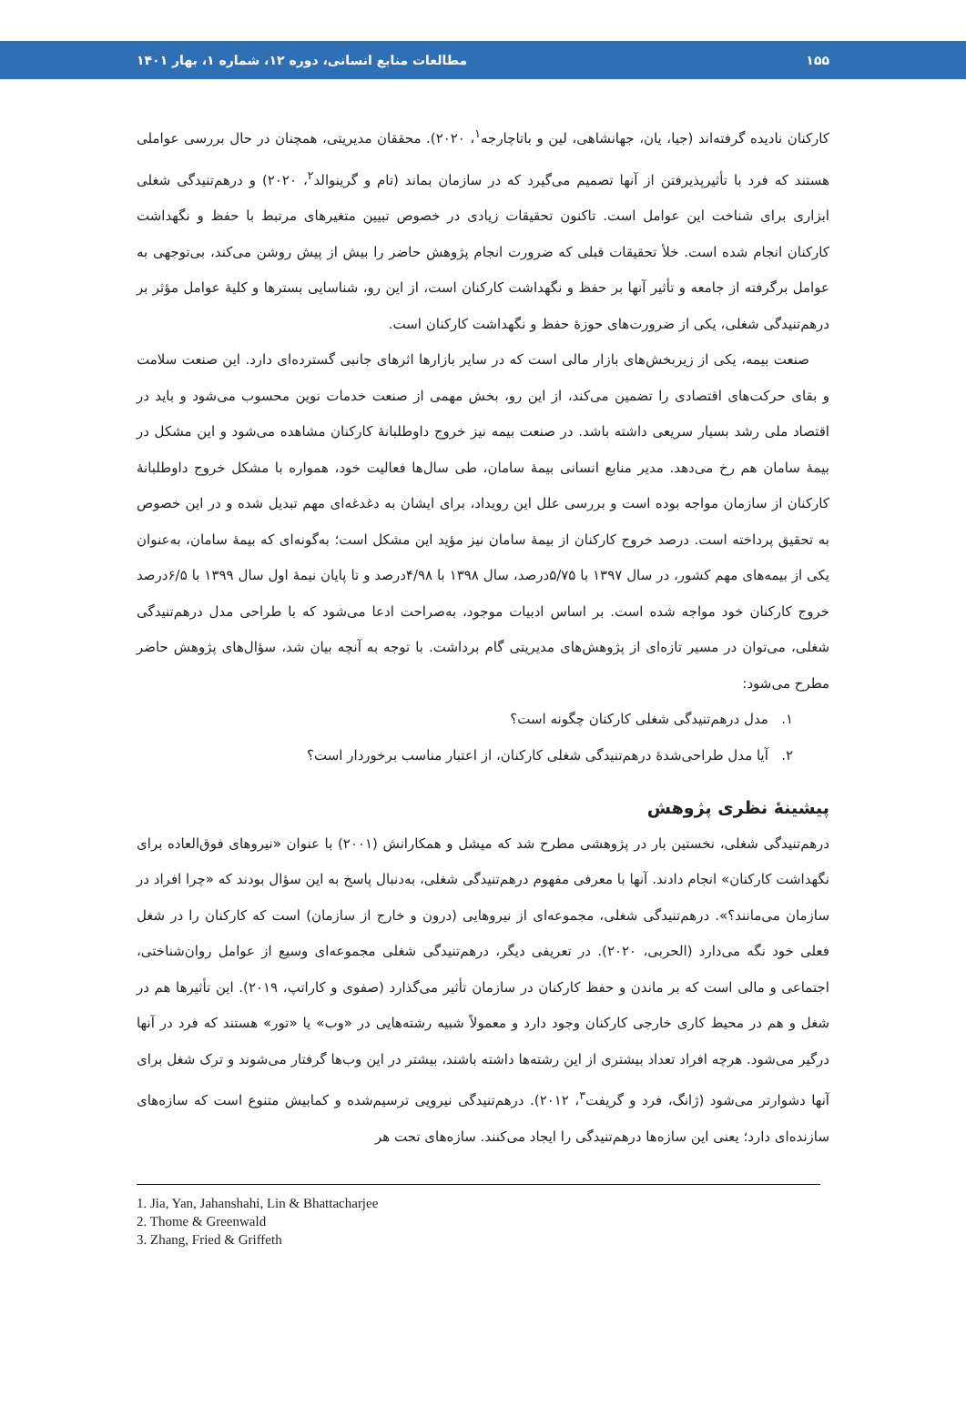۱۵۵ مطالعات منابع انسانی، دوره ۱۲، شماره ۱، بهار ۱۴۰۱
کارکنان نادیده گرفته‌اند (جیا، یان، جهانشاهی، لین و باتاچارجه<sup>۱</sup>، ۲۰۲۰). محققان مدیریتی، همچنان در حال بررسی عواملی هستند که فرد با تأثیرپذیرفتن از آنها تصمیم می‌گیرد که در سازمان بماند (تام و گرینوالد<sup>۲</sup>، ۲۰۲۰) و درهم‌تنیدگی شغلی ابزاری برای شناخت این عوامل است. تاکنون تحقیقات زیادی در خصوص تبیین متغیرهای مرتبط با حفظ و نگهداشت کارکنان انجام شده است. خلأ تحقیقات قبلی که ضرورت انجام پژوهش حاضر را بیش از پیش روشن می‌کند، بی‌توجهی به عوامل برگرفته از جامعه و تأثیر آنها بر حفظ و نگهداشت کارکنان است، از این رو، شناسایی بسترها و کلیهٔ عوامل مؤثر بر درهم‌تنیدگی شغلی، یکی از ضرورت‌های حوزهٔ حفظ و نگهداشت کارکنان است.
صنعت بیمه، یکی از زیربخش‌های بازار مالی است که در سایر بازارها اثرهای جانبی گسترده‌ای دارد. این صنعت سلامت و بقای حرکت‌های اقتصادی را تضمین می‌کند، از این رو، بخش مهمی از صنعت خدمات نوین محسوب می‌شود و باید در اقتصاد ملی رشد بسیار سریعی داشته باشد. در صنعت بیمه نیز خروج داوطلبانهٔ کارکنان مشاهده می‌شود و این مشکل در بیمهٔ سامان هم رخ می‌دهد. مدیر منابع انسانی بیمهٔ سامان، طی سال‌ها فعالیت خود، همواره با مشکل خروج داوطلبانهٔ کارکنان از سازمان مواجه بوده است و بررسی علل این رویداد، برای ایشان به دغدغه‌ای مهم تبدیل شده و در این خصوص به تحقیق پرداخته است. درصد خروج کارکنان از بیمهٔ سامان نیز مؤید این مشکل است؛ به‌گونه‌ای که بیمهٔ سامان، به‌عنوان یکی از بیمه‌های مهم کشور، در سال ۱۳۹۷ با ۵/۷۵درصد، سال ۱۳۹۸ با ۴/۹۸درصد و تا پایان نیمهٔ اول سال ۱۳۹۹ با ۶/۵درصد خروج کارکنان خود مواجه شده است. بر اساس ادبیات موجود، به‌صراحت ادعا می‌شود که با طراحی مدل درهم‌تنیدگی شغلی، می‌توان در مسیر تازه‌ای از پژوهش‌های مدیریتی گام برداشت. با توجه به آنچه بیان شد، سؤال‌های پژوهش حاضر مطرح می‌شود:
۱. مدل درهم‌تنیدگی شغلی کارکنان چگونه است؟
۲. آیا مدل طراحی‌شدهٔ درهم‌تنیدگی شغلی کارکنان، از اعتبار مناسب برخوردار است؟
پیشینهٔ نظری پژوهش
درهم‌تنیدگی شغلی، نخستین بار در پژوهشی مطرح شد که میشل و همکارانش (۲۰۰۱) با عنوان «نیروهای فوق‌العاده برای نگهداشت کارکنان» انجام دادند. آنها با معرفی مفهوم درهم‌تنیدگی شغلی، به‌دنبال پاسخ به این سؤال بودند که «چرا افراد در سازمان می‌مانند؟». درهم‌تنیدگی شغلی، مجموعه‌ای از نیروهایی (درون و خارج از سازمان) است که کارکنان را در شغل فعلی خود نگه می‌دارد (الحربی، ۲۰۲۰). در تعریفی دیگر، درهم‌تنیدگی شغلی مجموعه‌ای وسیع از عوامل روان‌شناختی، اجتماعی و مالی است که بر ماندن و حفظ کارکنان در سازمان تأثیر می‌گذارد (صفوی و کاراتپ، ۲۰۱۹). این تأثیرها هم در شغل و هم در محیط کاری خارجی کارکنان وجود دارد و معمولاً شبیه رشته‌هایی در «وب» یا «تور» هستند که فرد در آنها درگیر می‌شود. هرچه افراد تعداد بیشتری از این رشته‌ها داشته باشند، بیشتر در این وب‌ها گرفتار می‌شوند و ترک شغل برای آنها دشوارتر می‌شود (ژانگ، فرد و گریفت<sup>۳</sup>، ۲۰۱۲). درهم‌تنیدگی نیرویی ترسیم‌شده و کمابیش متنوع است که سازه‌های سازنده‌ای دارد؛ یعنی این سازه‌ها درهم‌تنیدگی را ایجاد می‌کنند. سازه‌های تحت هر
1. Jia, Yan, Jahanshahi, Lin & Bhattacharjee
2. Thome & Greenwald
3. Zhang, Fried & Griffeth